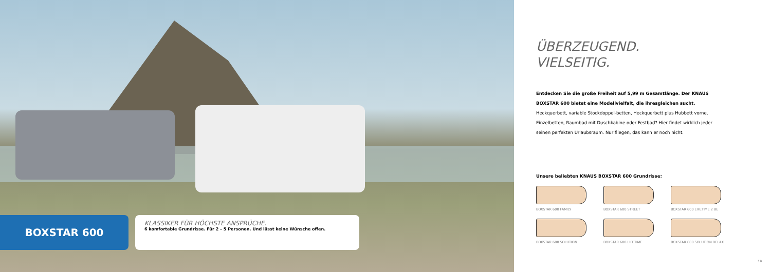BOXSTAR 600
KLASSIKER FÜR HÖCHSTE ANSPRÜCHE.
6 komfortable Grundrisse. Für 2 – 5 Personen. Und lässt keine Wünsche offen.
ÜBERZEUGEND.
VIELSEITIG.
Entdecken Sie die große Freiheit auf 5,99 m Gesamtlänge. Der KNAUS BOXSTAR 600 bietet eine Modellvielfalt, die ihresgleichen sucht. Heckquerbett, variable Stockdoppel-betten, Heckquerbett plus Hubbett vorne, Einzelbetten, Raumbad mit Duschkabine oder Festbad? Hier findet wirklich jeder seinen perfekten Urlaubsraum. Nur fliegen, das kann er noch nicht.
Unsere beliebten KNAUS BOXSTAR 600 Grundrisse:
BOXSTAR 600 FAMILY
BOXSTAR 600 STREET
BOXSTAR 600 LIFETIME 2 BE
BOXSTAR 600 SOLUTION
BOXSTAR 600 LIFETIME
BOXSTAR 600 SOLUTION RELAX
19